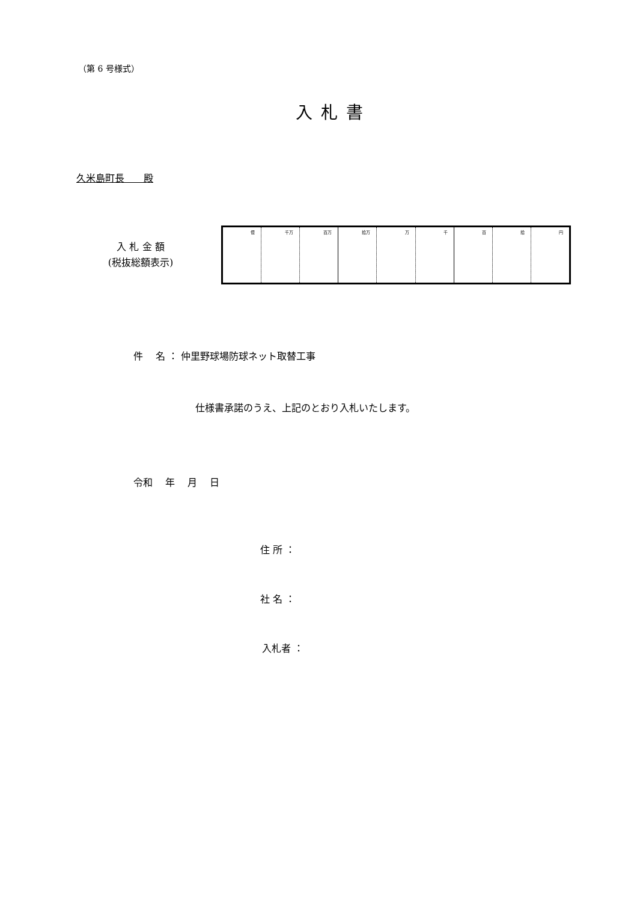（第 6 号様式）
入札書
久米島町長　　殿
入 札 金 額
(税抜総額表示)
| 億 | 千万 | 百万 | 拾万 | 万 | 千 | 百 | 拾 | 円 |
件　 名 ： 仲里野球場防球ネット取替工事
仕様書承諾のうえ、上記のとおり入札いたします。
令和　 年　 月　 日
住 所 ：
社 名 ：
入札者 ：